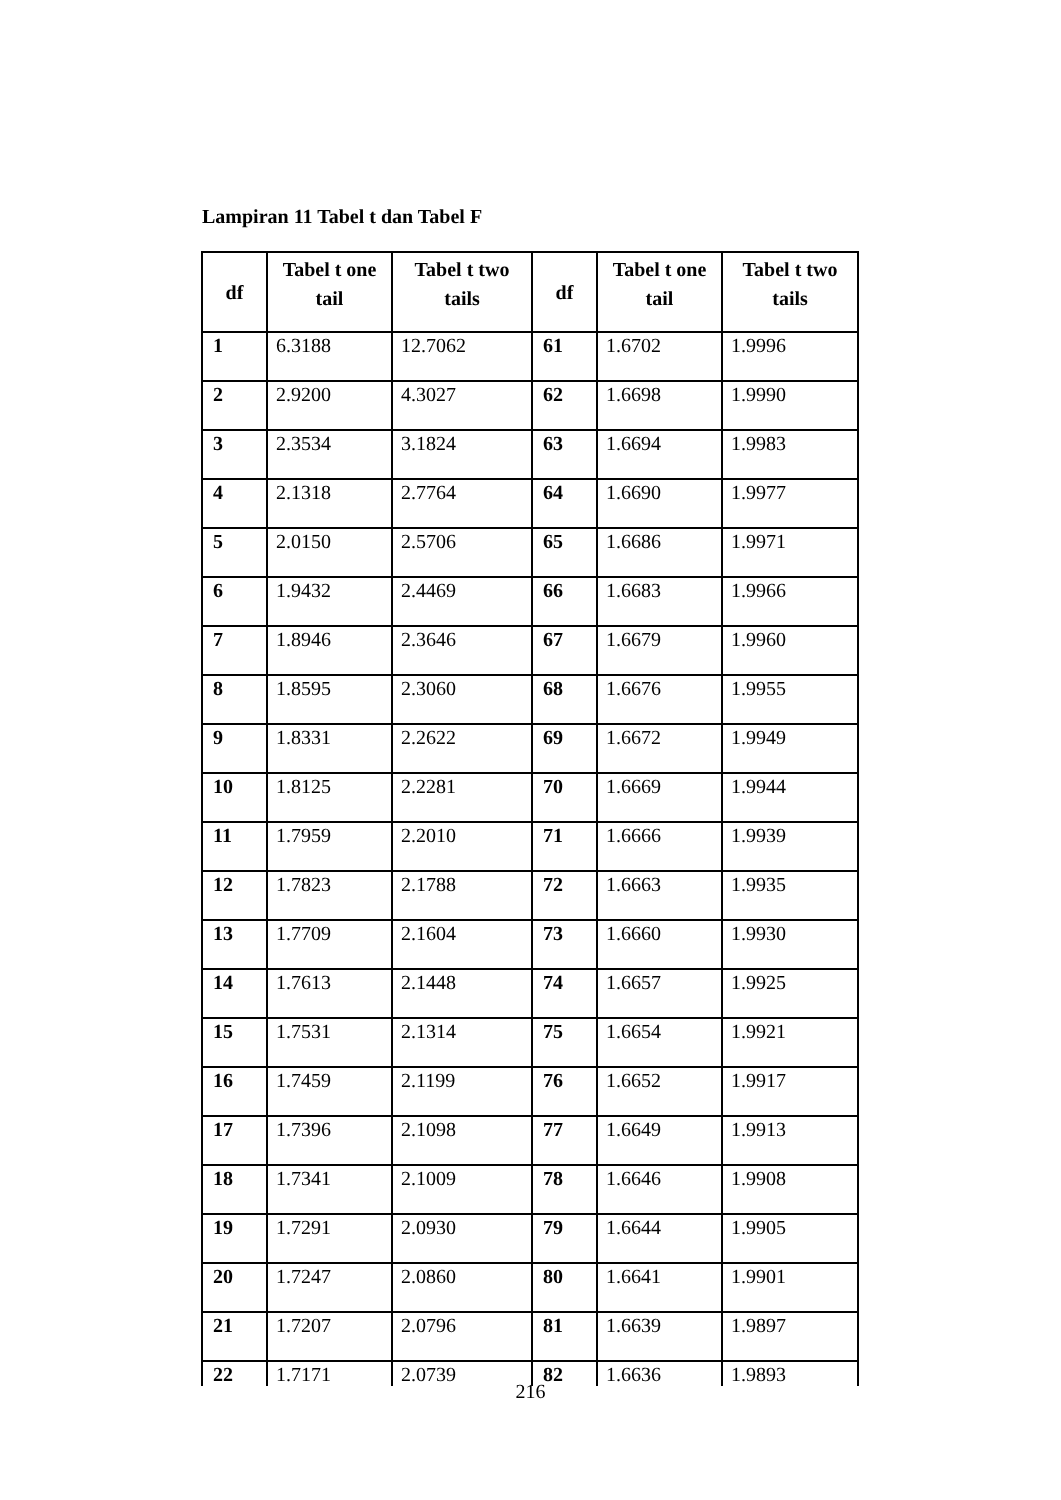Lampiran 11 Tabel t dan Tabel F
| df | Tabel t one tail | Tabel t two tails | df | Tabel t one tail | Tabel t two tails |
| --- | --- | --- | --- | --- | --- |
| 1 | 6.3188 | 12.7062 | 61 | 1.6702 | 1.9996 |
| 2 | 2.9200 | 4.3027 | 62 | 1.6698 | 1.9990 |
| 3 | 2.3534 | 3.1824 | 63 | 1.6694 | 1.9983 |
| 4 | 2.1318 | 2.7764 | 64 | 1.6690 | 1.9977 |
| 5 | 2.0150 | 2.5706 | 65 | 1.6686 | 1.9971 |
| 6 | 1.9432 | 2.4469 | 66 | 1.6683 | 1.9966 |
| 7 | 1.8946 | 2.3646 | 67 | 1.6679 | 1.9960 |
| 8 | 1.8595 | 2.3060 | 68 | 1.6676 | 1.9955 |
| 9 | 1.8331 | 2.2622 | 69 | 1.6672 | 1.9949 |
| 10 | 1.8125 | 2.2281 | 70 | 1.6669 | 1.9944 |
| 11 | 1.7959 | 2.2010 | 71 | 1.6666 | 1.9939 |
| 12 | 1.7823 | 2.1788 | 72 | 1.6663 | 1.9935 |
| 13 | 1.7709 | 2.1604 | 73 | 1.6660 | 1.9930 |
| 14 | 1.7613 | 2.1448 | 74 | 1.6657 | 1.9925 |
| 15 | 1.7531 | 2.1314 | 75 | 1.6654 | 1.9921 |
| 16 | 1.7459 | 2.1199 | 76 | 1.6652 | 1.9917 |
| 17 | 1.7396 | 2.1098 | 77 | 1.6649 | 1.9913 |
| 18 | 1.7341 | 2.1009 | 78 | 1.6646 | 1.9908 |
| 19 | 1.7291 | 2.0930 | 79 | 1.6644 | 1.9905 |
| 20 | 1.7247 | 2.0860 | 80 | 1.6641 | 1.9901 |
| 21 | 1.7207 | 2.0796 | 81 | 1.6639 | 1.9897 |
| 22 | 1.7171 | 2.0739 | 82 | 1.6636 | 1.9893 |
216